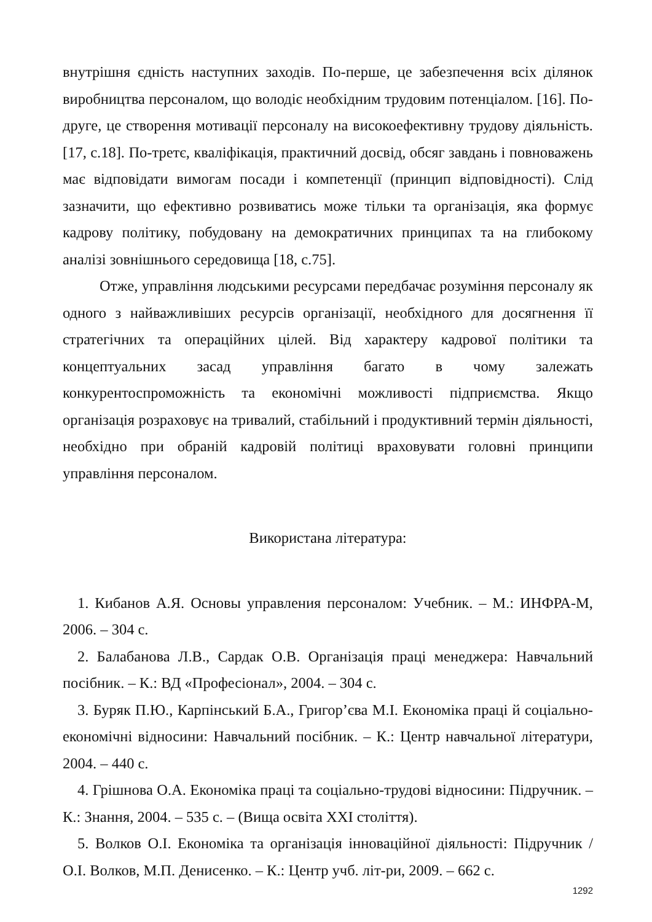внутрішня єдність наступних заходів. По-перше, це забезпечення всіх ділянок виробництва персоналом, що володіє необхідним трудовим потенціалом. [16]. По-друге, це створення мотивації персоналу на високоефективну трудову діяльність. [17, с.18]. По-третє, кваліфікація, практичний досвід, обсяг завдань і повноважень має відповідати вимогам посади і компетенції (принцип відповідності). Слід зазначити, що ефективно розвиватись може тільки та організація, яка формує кадрову політику, побудовану на демократичних принципах та на глибокому аналізі зовнішнього середовища [18, с.75].
Отже, управління людськими ресурсами передбачає розуміння персоналу як одного з найважливіших ресурсів організації, необхідного для досягнення її стратегічних та операційних цілей. Від характеру кадрової політики та концептуальних засад управління багато в чому залежать конкурентоспроможність та економічні можливості підприємства. Якщо організація розраховує на тривалий, стабільний і продуктивний термін діяльності, необхідно при обраній кадровій політиці враховувати головні принципи управління персоналом.
Використана література:
1. Кибанов А.Я. Основы управления персоналом: Учебник. – М.: ИНФРА-М, 2006. – 304 с.
2. Балабанова Л.В., Сардак О.В. Організація праці менеджера: Навчальний посібник. – К.: ВД «Професіонал», 2004. – 304 с.
3. Буряк П.Ю., Карпінський Б.А., Григор’єва М.І. Економіка праці й соціально-економічні відносини: Навчальний посібник. – К.: Центр навчальної літератури, 2004. – 440 с.
4. Грішнова О.А. Економіка праці та соціально-трудові відносини: Підручник. – К.: Знання, 2004. – 535 с. – (Вища освіта XXI століття).
5. Волков О.І. Економіка та організація інноваційної діяльності: Підручник / О.І. Волков, М.П. Денисенко. – К.: Центр учб. літ-ри, 2009. – 662 с.
1292